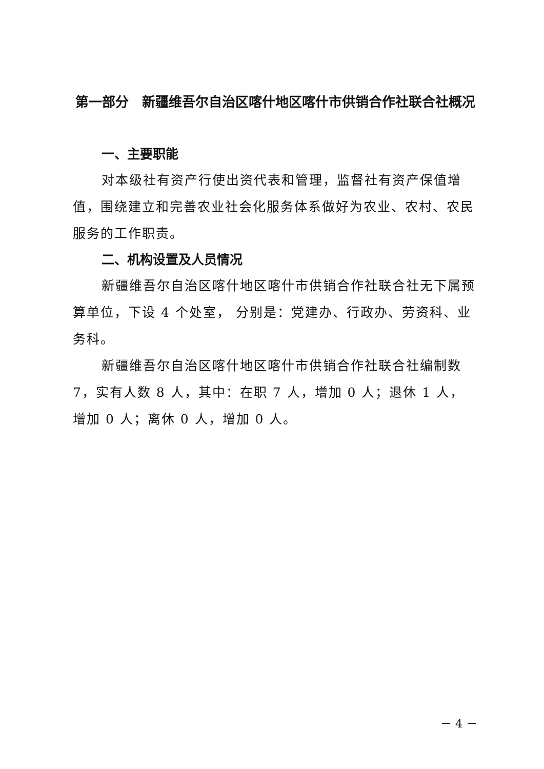第一部分　新疆维吾尔自治区喀什地区喀什市供销合作社联合社概况
一、主要职能
对本级社有资产行使出资代表和管理，监督社有资产保值增值，围绕建立和完善农业社会化服务体系做好为农业、农村、农民服务的工作职责。
二、机构设置及人员情况
新疆维吾尔自治区喀什地区喀什市供销合作社联合社无下属预算单位，下设 4 个处室， 分别是：党建办、行政办、劳资科、业务科。
新疆维吾尔自治区喀什地区喀什市供销合作社联合社编制数 7，实有人数 8 人，其中：在职 7 人，增加 0 人；退休 1 人，增加 0 人；离休 0 人，增加 0 人。
－ 4 －